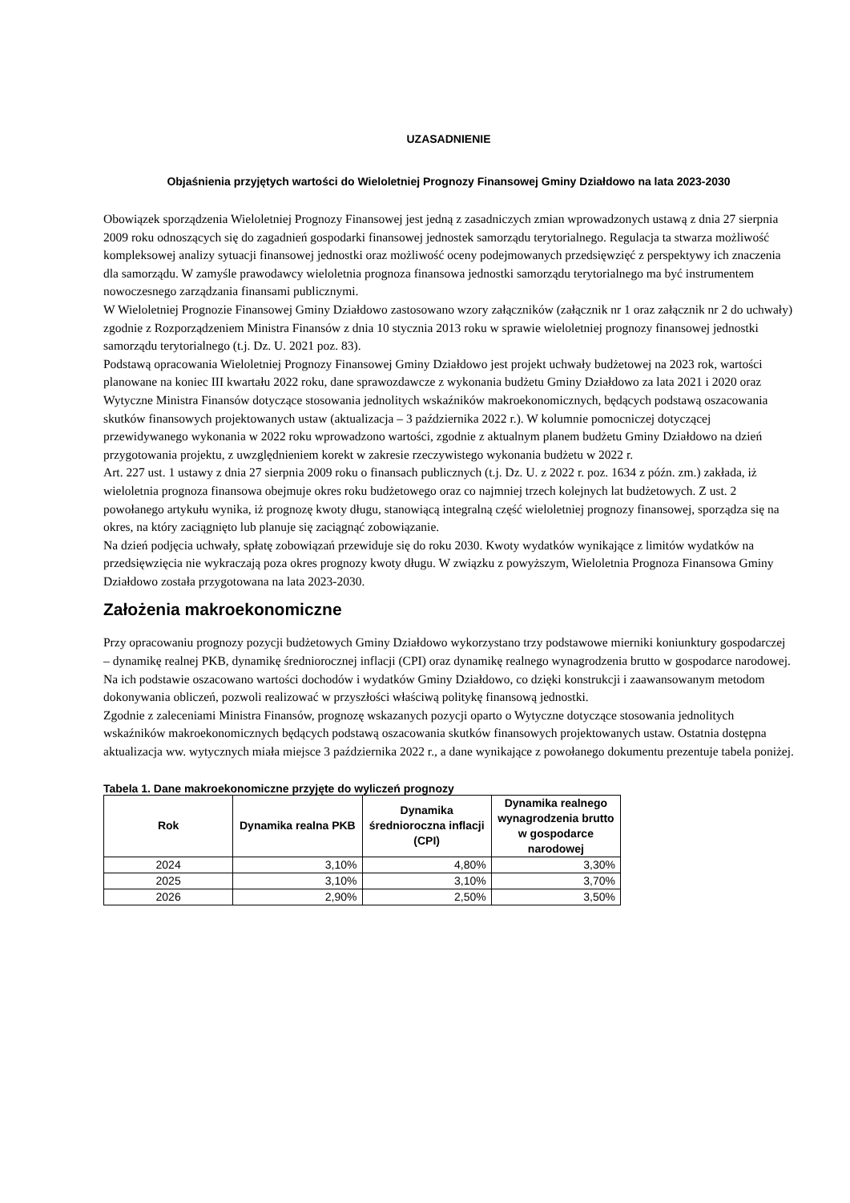UZASADNIENIE
Objaśnienia przyjętych wartości do Wieloletniej Prognozy Finansowej Gminy Działdowo na lata 2023-2030
Obowiązek sporządzenia Wieloletniej Prognozy Finansowej jest jedną z zasadniczych zmian wprowadzonych ustawą z dnia 27 sierpnia 2009 roku odnoszących się do zagadnień gospodarki finansowej jednostek samorządu terytorialnego. Regulacja ta stwarza możliwość kompleksowej analizy sytuacji finansowej jednostki oraz możliwość oceny podejmowanych przedsięwzięć z perspektywy ich znaczenia dla samorządu. W zamyśle prawodawcy wieloletnia prognoza finansowa jednostki samorządu terytorialnego ma być instrumentem nowoczesnego zarządzania finansami publicznymi.
W Wieloletniej Prognozie Finansowej Gminy Działdowo zastosowano wzory załączników (załącznik nr 1 oraz załącznik nr 2 do uchwały) zgodnie z Rozporządzeniem Ministra Finansów z dnia 10 stycznia 2013 roku w sprawie wieloletniej prognozy finansowej jednostki samorządu terytorialnego (t.j. Dz. U. 2021 poz. 83).
Podstawą opracowania Wieloletniej Prognozy Finansowej Gminy Działdowo jest projekt uchwały budżetowej na 2023 rok, wartości planowane na koniec III kwartału 2022 roku, dane sprawozdawcze z wykonania budżetu Gminy Działdowo za lata 2021 i 2020 oraz Wytyczne Ministra Finansów dotyczące stosowania jednolitych wskaźników makroekonomicznych, będących podstawą oszacowania skutków finansowych projektowanych ustaw (aktualizacja – 3 października 2022 r.). W kolumnie pomocniczej dotyczącej przewidywanego wykonania w 2022 roku wprowadzono wartości, zgodnie z aktualnym planem budżetu Gminy Działdowo na dzień przygotowania projektu, z uwzględnieniem korekt w zakresie rzeczywistego wykonania budżetu w 2022 r.
Art. 227 ust. 1 ustawy z dnia 27 sierpnia 2009 roku o finansach publicznych (t.j. Dz. U. z 2022 r. poz. 1634 z późn. zm.) zakłada, iż wieloletnia prognoza finansowa obejmuje okres roku budżetowego oraz co najmniej trzech kolejnych lat budżetowych. Z ust. 2 powołanego artykułu wynika, iż prognozę kwoty długu, stanowiącą integralną część wieloletniej prognozy finansowej, sporządza się na okres, na który zaciągnięto lub planuje się zaciągnąć zobowiązanie.
Na dzień podjęcia uchwały, spłatę zobowiązań przewiduje się do roku 2030. Kwoty wydatków wynikające z limitów wydatków na przedsięwzięcia nie wykraczają poza okres prognozy kwoty długu. W związku z powyższym, Wieloletnia Prognoza Finansowa Gminy Działdowo została przygotowana na lata 2023-2030.
Założenia makroekonomiczne
Przy opracowaniu prognozy pozycji budżetowych Gminy Działdowo wykorzystano trzy podstawowe mierniki koniunktury gospodarczej – dynamikę realnej PKB, dynamikę średniorocznej inflacji (CPI) oraz dynamikę realnego wynagrodzenia brutto w gospodarce narodowej. Na ich podstawie oszacowano wartości dochodów i wydatków Gminy Działdowo, co dzięki konstrukcji i zaawansowanym metodom dokonywania obliczeń, pozwoli realizować w przyszłości właściwą politykę finansową jednostki.
Zgodnie z zaleceniami Ministra Finansów, prognozę wskazanych pozycji oparto o Wytyczne dotyczące stosowania jednolitych wskaźników makroekonomicznych będących podstawą oszacowania skutków finansowych projektowanych ustaw. Ostatnia dostępna aktualizacja ww. wytycznych miała miejsce 3 października 2022 r., a dane wynikające z powołanego dokumentu prezentuje tabela poniżej.
Tabela 1. Dane makroekonomiczne przyjęte do wyliczeń prognozy
| Rok | Dynamika realna PKB | Dynamika średnioroczna inflacji (CPI) | Dynamika realnego wynagrodzenia brutto w gospodarce narodowej |
| --- | --- | --- | --- |
| 2024 | 3,10% | 4,80% | 3,30% |
| 2025 | 3,10% | 3,10% | 3,70% |
| 2026 | 2,90% | 2,50% | 3,50% |